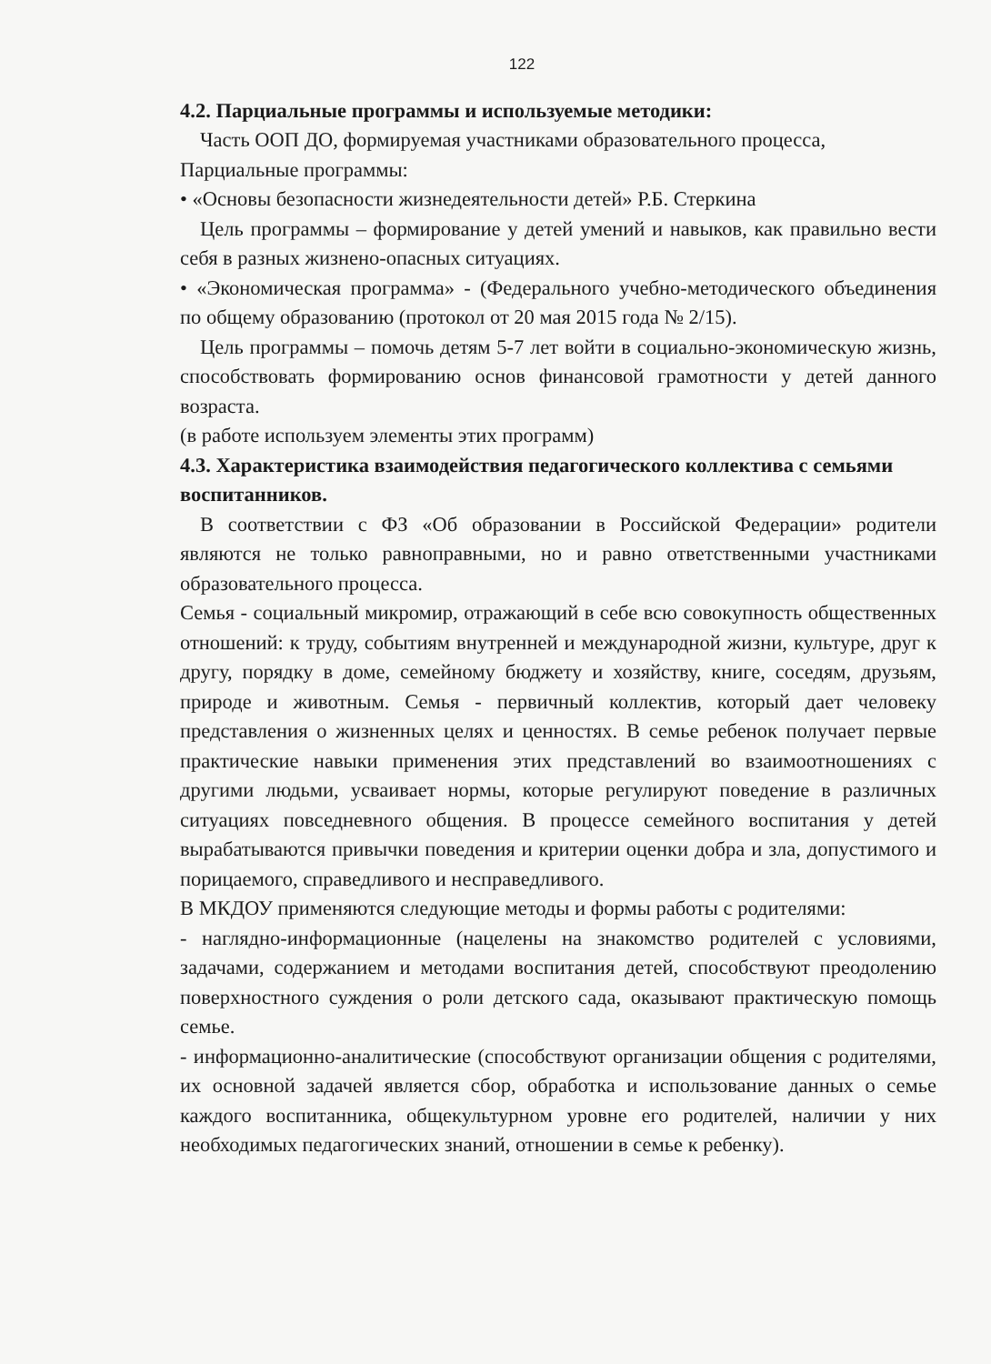122
4.2. Парциальные программы и используемые методики:
Часть ООП ДО, формируемая участниками образовательного процесса,
Парциальные программы:
• «Основы безопасности жизнедеятельности детей» Р.Б. Стеркина
Цель программы – формирование у детей умений и навыков, как правильно вести себя в разных жизнено-опасных ситуациях.
• «Экономическая программа» - (Федерального учебно-методического объединения по общему образованию (протокол от 20 мая 2015 года № 2/15).
Цель программы – помочь детям 5-7 лет войти в социально-экономическую жизнь, способствовать формированию основ финансовой грамотности у детей данного возраста.
(в работе используем элементы этих программ)
4.3. Характеристика взаимодействия педагогического коллектива с семьями воспитанников.
В соответствии с ФЗ «Об образовании в Российской Федерации» родители являются не только равноправными, но и равно ответственными участниками образовательного процесса.
Семья - социальный микромир, отражающий в себе всю совокупность общественных отношений: к труду, событиям внутренней и международной жизни, культуре, друг к другу, порядку в доме, семейному бюджету и хозяйству, книге, соседям, друзьям, природе и животным. Семья - первичный коллектив, который дает человеку представления о жизненных целях и ценностях. В семье ребенок получает первые практические навыки применения этих представлений во взаимоотношениях с другими людьми, усваивает нормы, которые регулируют поведение в различных ситуациях повседневного общения. В процессе семейного воспитания у детей вырабатываются привычки поведения и критерии оценки добра и зла, допустимого и порицаемого, справедливого и несправедливого.
В МКДОУ применяются следующие методы и формы работы с родителями:
- наглядно-информационные (нацелены на знакомство родителей с условиями, задачами, содержанием и методами воспитания детей, способствуют преодолению поверхностного суждения о роли детского сада, оказывают практическую помощь семье.
- информационно-аналитические (способствуют организации общения с родителями, их основной задачей является сбор, обработка и использование данных о семье каждого воспитанника, общекультурном уровне его родителей, наличии у них необходимых педагогических знаний, отношении в семье к ребенку).